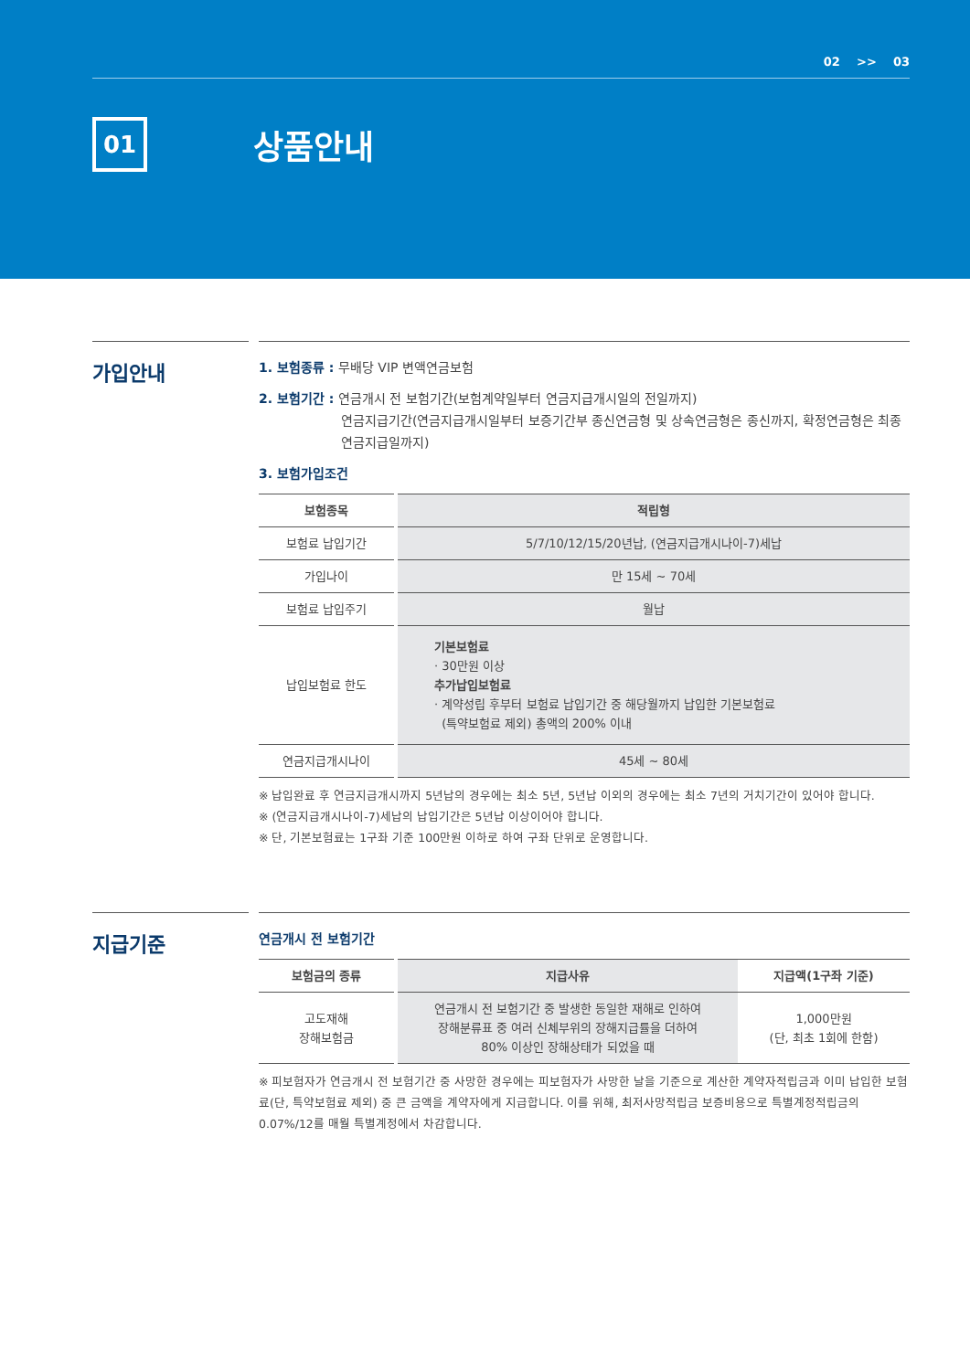02 >> 03
01
상품안내
가입안내
1. 보험종류 : 무배당 VIP 변액연금보험
2. 보험기간 : 연금개시 전 보험기간(보험계약일부터 연금지급개시일의 전일까지)
연금지급기간(연금지급개시일부터 보증기간부 종신연금형 및 상속연금형은 종신까지, 확정연금형은 최종연금지급일까지)
3. 보험가입조건
| 보험종목 | 적립형 |
| --- | --- |
| 보험료 납입기간 | 5/7/10/12/15/20년납, (연금지급개시나이-7)세납 |
| 가입나이 | 만 15세 ~ 70세 |
| 보험료 납입주기 | 월납 |
| 납입보험료 한도 | 기본보험료 · 30만원 이상 추가납입보험료 · 계약성립 후부터 보험료 납입기간 중 해당월까지 납입한 기본보험료 (특약보험료 제외) 총액의 200% 이내 |
| 연금지급개시나이 | 45세 ~ 80세 |
※ 납입완료 후 연금지급개시까지 5년납의 경우에는 최소 5년, 5년납 이외의 경우에는 최소 7년의 거치기간이 있어야 합니다.
※ (연금지급개시나이-7)세납의 납입기간은 5년납 이상이어야 합니다.
※ 단, 기본보험료는 1구좌 기준 100만원 이하로 하여 구좌 단위로 운영합니다.
지급기준
연금개시 전 보험기간
| 보험금의 종류 | 지급사유 | 지급액(1구좌 기준) |
| --- | --- | --- |
| 고도재해 장해보험금 | 연금개시 전 보험기간 중 발생한 동일한 재해로 인하여 장해분류표 중 여러 신체부위의 장해지급률을 더하여 80% 이상인 장해상태가 되었을 때 | 1,000만원 (단, 최초 1회에 한함) |
※ 피보험자가 연금개시 전 보험기간 중 사망한 경우에는 피보험자가 사망한 날을 기준으로 계산한 계약자적립금과 이미 납입한 보험료(단, 특약보험료 제외) 중 큰 금액을 계약자에게 지급합니다. 이를 위해, 최저사망적립금 보증비용으로 특별계정적립금의 0.07%/12를 매월 특별계정에서 차감합니다.